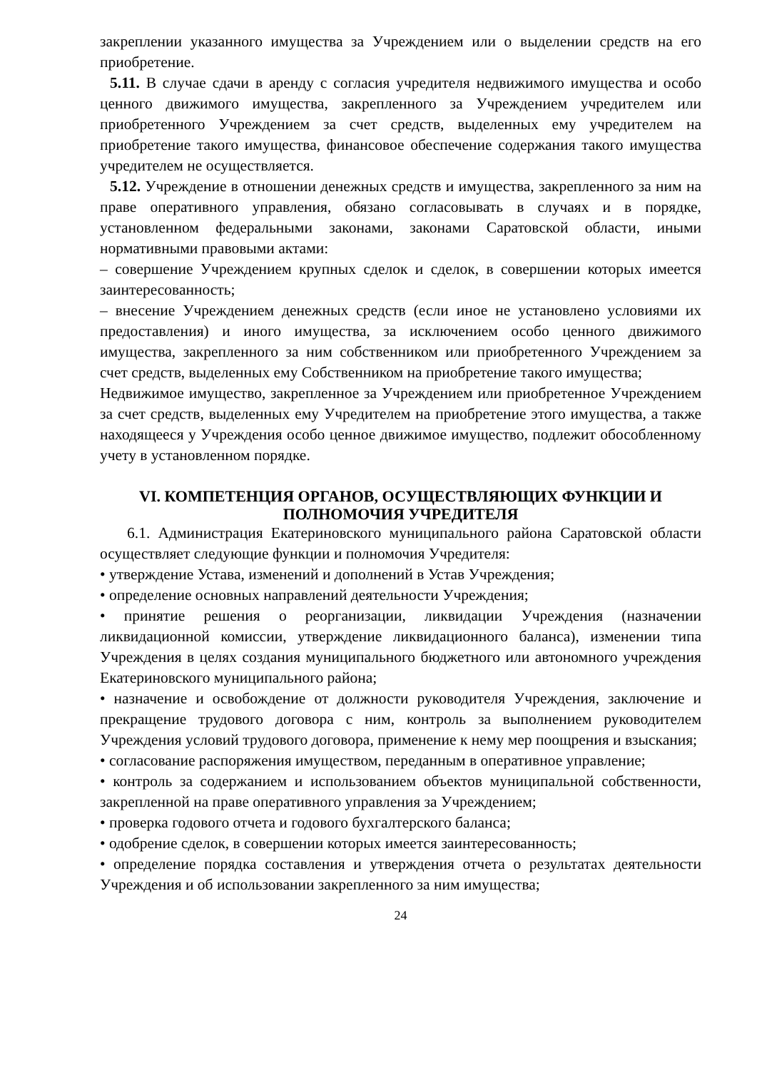закреплении указанного имущества за Учреждением или о выделении средств на его приобретение.
5.11. В случае сдачи в аренду с согласия учредителя недвижимого имущества и особо ценного движимого имущества, закрепленного за Учреждением учредителем или приобретенного Учреждением за счет средств, выделенных ему учредителем на приобретение такого имущества, финансовое обеспечение содержания такого имущества учредителем не осуществляется.
5.12. Учреждение в отношении денежных средств и имущества, закрепленного за ним на праве оперативного управления, обязано согласовывать в случаях и в порядке, установленном федеральными законами, законами Саратовской области, иными нормативными правовыми актами:
– совершение Учреждением крупных сделок и сделок, в совершении которых имеется заинтересованность;
– внесение Учреждением денежных средств (если иное не установлено условиями их предоставления) и иного имущества, за исключением особо ценного движимого имущества, закрепленного за ним собственником или приобретенного Учреждением за счет средств, выделенных ему Собственником на приобретение такого имущества;
Недвижимое имущество, закрепленное за Учреждением или приобретенное Учреждением за счет средств, выделенных ему Учредителем на приобретение этого имущества, а также находящееся у Учреждения особо ценное движимое имущество, подлежит обособленному учету в установленном порядке.
VI. КОМПЕТЕНЦИЯ ОРГАНОВ, ОСУЩЕСТВЛЯЮЩИХ ФУНКЦИИ И ПОЛНОМОЧИЯ УЧРЕДИТЕЛЯ
6.1. Администрация Екатериновского муниципального района Саратовской области осуществляет следующие функции и полномочия Учредителя:
• утверждение Устава, изменений и дополнений в Устав Учреждения;
• определение основных направлений деятельности Учреждения;
• принятие решения о реорганизации, ликвидации Учреждения (назначении ликвидационной комиссии, утверждение ликвидационного баланса), изменении типа Учреждения в целях создания муниципального бюджетного или автономного учреждения Екатериновского муниципального района;
• назначение и освобождение от должности руководителя Учреждения, заключение и прекращение трудового договора с ним, контроль за выполнением руководителем Учреждения условий трудового договора, применение к нему мер поощрения и взыскания;
• согласование распоряжения имуществом, переданным в оперативное управление;
• контроль за содержанием и использованием объектов муниципальной собственности, закрепленной на праве оперативного управления за Учреждением;
• проверка годового отчета и годового бухгалтерского баланса;
• одобрение сделок, в совершении которых имеется заинтересованность;
• определение порядка составления и утверждения отчета о результатах деятельности Учреждения и об использовании закрепленного за ним имущества;
24